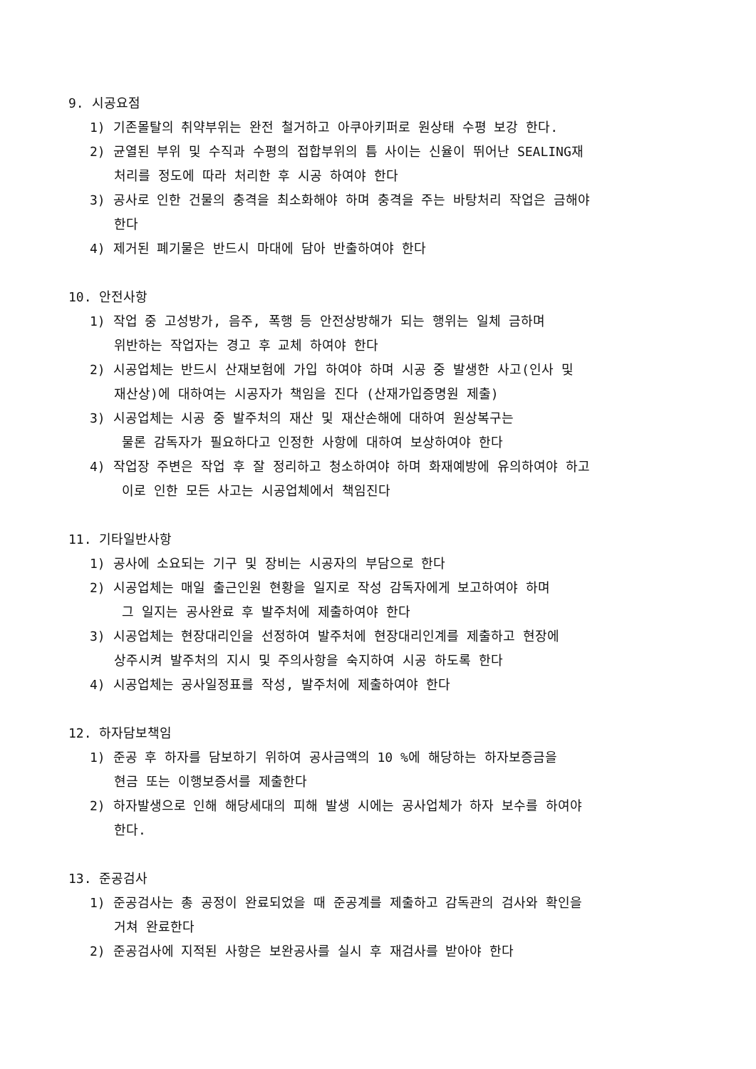9. 시공요점
1) 기존몰탈의 취약부위는 완전 철거하고 아쿠아키퍼로 원상태 수평 보강 한다.
2) 균열된 부위 및 수직과 수평의 접합부위의 틈 사이는 신율이 뛰어난 SEALING재
처리를 정도에 따라 처리한 후 시공 하여야 한다
3) 공사로 인한 건물의 충격을 최소화해야 하며 충격을 주는 바탕처리 작업은 금해야
한다
4) 제거된 폐기물은 반드시 마대에 담아 반출하여야 한다
10. 안전사항
1) 작업 중 고성방가, 음주, 폭행 등 안전상방해가 되는 행위는 일체 금하며
위반하는 작업자는 경고 후 교체 하여야 한다
2) 시공업체는 반드시 산재보험에 가입 하여야 하며 시공 중 발생한 사고(인사 및
재산상)에 대하여는 시공자가 책임을 진다 (산재가입증명원 제출)
3) 시공업체는 시공 중 발주처의 재산 및 재산손해에 대하여 원상복구는
물론 감독자가 필요하다고 인정한 사항에 대하여 보상하여야 한다
4) 작업장 주변은 작업 후 잘 정리하고 청소하여야 하며 화재예방에 유의하여야 하고
이로 인한 모든 사고는 시공업체에서 책임진다
11. 기타일반사항
1) 공사에 소요되는 기구 및 장비는 시공자의 부담으로 한다
2) 시공업체는 매일 출근인원 현황을 일지로 작성 감독자에게 보고하여야 하며
그 일지는 공사완료 후 발주처에 제출하여야 한다
3) 시공업체는 현장대리인을 선정하여 발주처에 현장대리인계를 제출하고 현장에
상주시켜 발주처의 지시 및 주의사항을 숙지하여 시공 하도록 한다
4) 시공업체는 공사일정표를 작성, 발주처에 제출하여야 한다
12. 하자담보책임
1) 준공 후 하자를 담보하기 위하여 공사금액의 10 %에 해당하는 하자보증금을
현금 또는 이행보증서를 제출한다
2) 하자발생으로 인해 해당세대의 피해 발생 시에는 공사업체가 하자 보수를 하여야
한다.
13. 준공검사
1) 준공검사는 총 공정이 완료되었을 때 준공계를 제출하고 감독관의 검사와 확인을
거쳐 완료한다
2) 준공검사에 지적된 사항은 보완공사를 실시 후 재검사를 받아야 한다